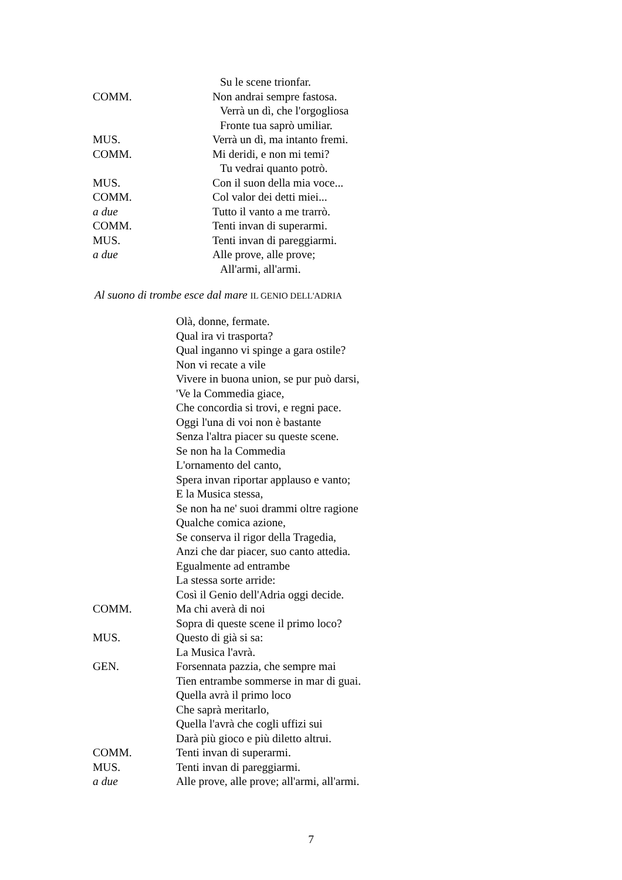Su le scene trionfar.
COMM. Non andrai sempre fastosa.
Verrà un dì, che l'orgogliosa
Fronte tua saprò umiliar.
MUS. Verrà un dì, ma intanto fremi.
COMM. Mi deridi, e non mi temi?
Tu vedrai quanto potrò.
MUS. Con il suon della mia voce...
COMM. Col valor dei detti miei...
a due Tutto il vanto a me trarrò.
COMM. Tenti invan di superarmi.
MUS. Tenti invan di pareggiarmi.
a due Alle prove, alle prove;
All'armi, all'armi.
Al suono di trombe esce dal mare IL GENIO DELL'ADRIA
Olà, donne, fermate.
Qual ira vi trasporta?
Qual inganno vi spinge a gara ostile?
Non vi recate a vile
Vivere in buona union, se pur può darsi,
'Ve la Commedia giace,
Che concordia si trovi, e regni pace.
Oggi l'una di voi non è bastante
Senza l'altra piacer su queste scene.
Se non ha la Commedia
L'ornamento del canto,
Spera invan riportar applauso e vanto;
E la Musica stessa,
Se non ha ne' suoi drammi oltre ragione
Qualche comica azione,
Se conserva il rigor della Tragedia,
Anzi che dar piacer, suo canto attedia.
Egualmente ad entrambe
La stessa sorte arride:
Così il Genio dell'Adria oggi decide.
COMM. Ma chi averà di noi
Sopra di queste scene il primo loco?
MUS. Questo di già si sa:
La Musica l'avrà.
GEN. Forsennata pazzia, che sempre mai
Tien entrambe sommerse in mar di guai.
Quella avrà il primo loco
Che saprà meritarlo,
Quella l'avrà che cogli uffizi sui
Darà più gioco e più diletto altrui.
COMM. Tenti invan di superarmi.
MUS. Tenti invan di pareggiarmi.
a due Alle prove, alle prove; all'armi, all'armi.
7